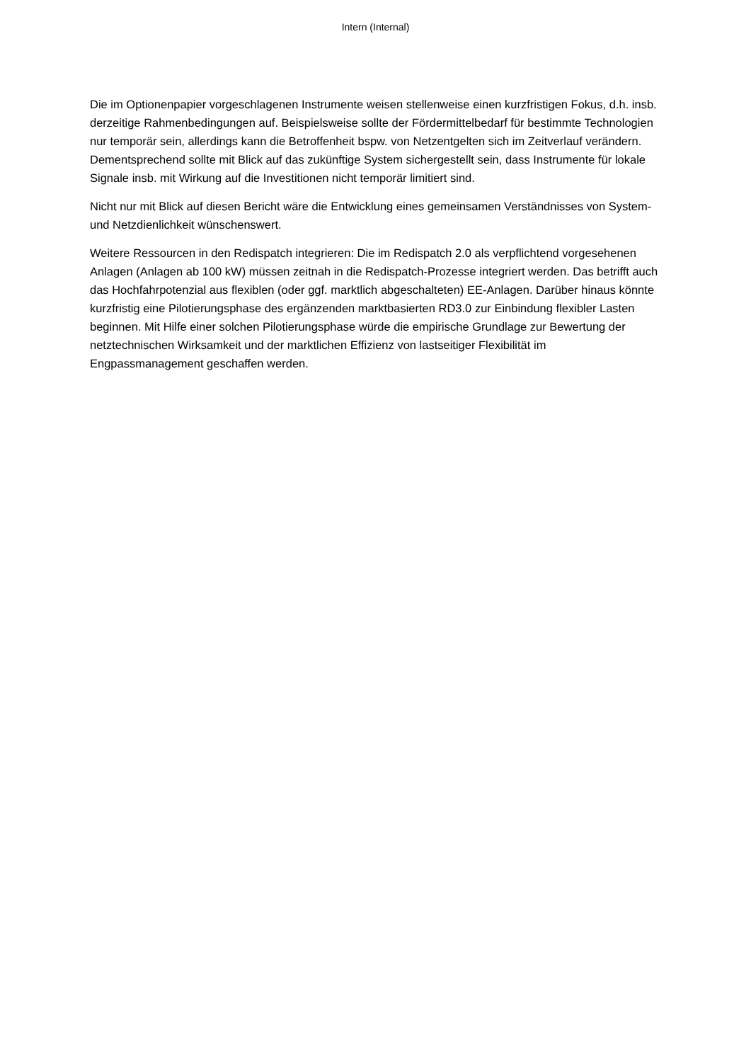Intern (Internal)
Die im Optionenpapier vorgeschlagenen Instrumente weisen stellenweise einen kurzfristigen Fokus, d.h. insb. derzeitige Rahmenbedingungen auf. Beispielsweise sollte der Fördermittelbedarf für bestimmte Technologien nur temporär sein, allerdings kann die Betroffenheit bspw. von Netzentgelten sich im Zeitverlauf verändern. Dementsprechend sollte mit Blick auf das zukünftige System sichergestellt sein, dass Instrumente für lokale Signale insb. mit Wirkung auf die Investitionen nicht temporär limitiert sind.
Nicht nur mit Blick auf diesen Bericht wäre die Entwicklung eines gemeinsamen Verständnisses von System- und Netzdienlichkeit wünschenswert.
Weitere Ressourcen in den Redispatch integrieren: Die im Redispatch 2.0 als verpflichtend vorgesehenen Anlagen (Anlagen ab 100 kW) müssen zeitnah in die Redispatch-Prozesse integriert werden. Das betrifft auch das Hochfahrpotenzial aus flexiblen (oder ggf. marktlich abgeschalteten) EE-Anlagen. Darüber hinaus könnte kurzfristig eine Pilotierungsphase des ergänzenden marktbasierten RD3.0 zur Einbindung flexibler Lasten beginnen. Mit Hilfe einer solchen Pilotierungsphase würde die empirische Grundlage zur Bewertung der netztechnischen Wirksamkeit und der marktlichen Effizienz von lastseitiger Flexibilität im Engpassmanagement geschaffen werden.